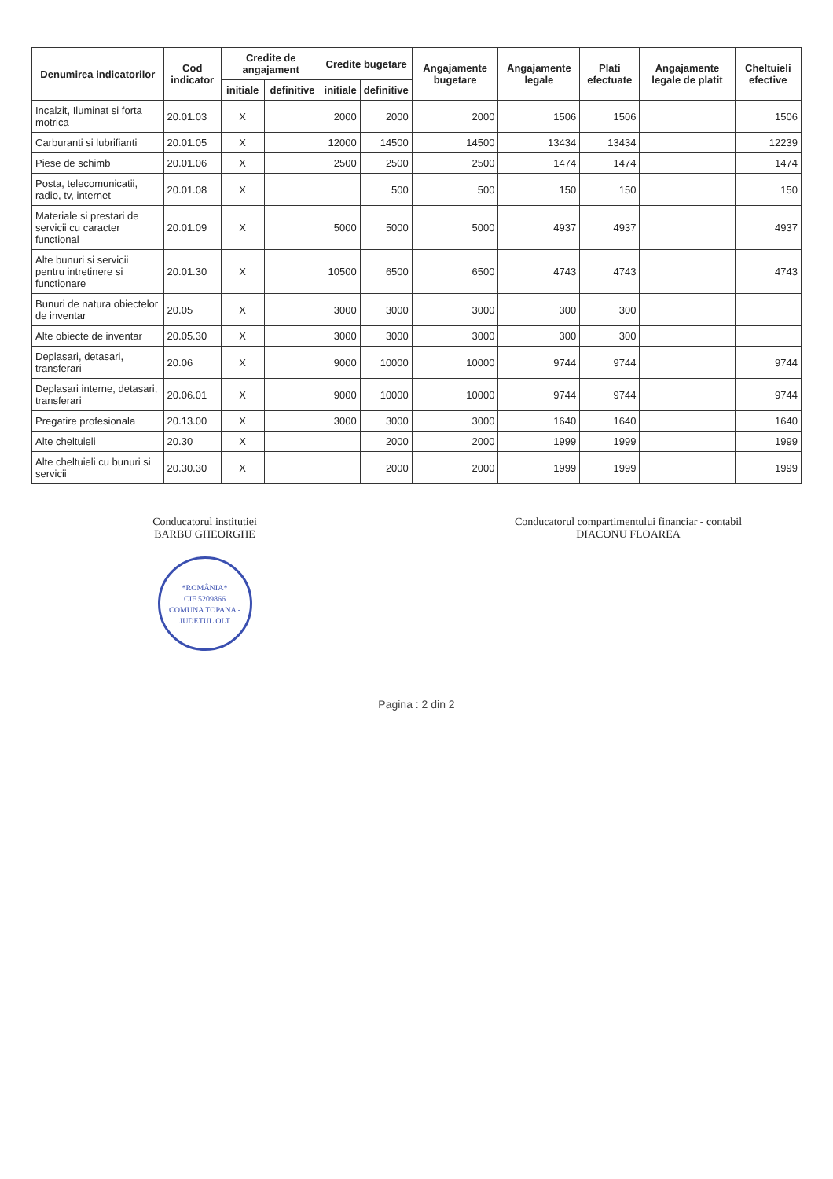| Denumirea indicatorilor | Cod indicator | Credite de angajament | | Credite bugetare | | Angajamente bugetare | Angajamente legale | Plati efectuate | Angajamente legale de platit | Cheltuieli efective |
| --- | --- | --- | --- | --- | --- | --- | --- | --- | --- | --- |
| | | initiale | definitive | initiale | definitive | | | | | |
| Incalzit, Iluminat si forta motrica | 20.01.03 | X | | 2000 | 2000 | 2000 | 1506 | 1506 | | 1506 |
| Carburanti si lubrifianti | 20.01.05 | X | | 12000 | 14500 | 14500 | 13434 | 13434 | | 12239 |
| Piese de schimb | 20.01.06 | X | | 2500 | 2500 | 2500 | 1474 | 1474 | | 1474 |
| Posta, telecomunicatii, radio, tv, internet | 20.01.08 | X | | | 500 | 500 | 150 | 150 | | 150 |
| Materiale si prestari de servicii cu caracter functional | 20.01.09 | X | | 5000 | 5000 | 5000 | 4937 | 4937 | | 4937 |
| Alte bunuri si servicii pentru intretinere si functionare | 20.01.30 | X | | 10500 | 6500 | 6500 | 4743 | 4743 | | 4743 |
| Bunuri de natura obiectelor de inventar | 20.05 | X | | 3000 | 3000 | 3000 | 300 | 300 | | |
| Alte obiecte de inventar | 20.05.30 | X | | 3000 | 3000 | 3000 | 300 | 300 | | |
| Deplasari, detasari, transferari | 20.06 | X | | 9000 | 10000 | 10000 | 9744 | 9744 | | 9744 |
| Deplasari interne, detasari, transferari | 20.06.01 | X | | 9000 | 10000 | 10000 | 9744 | 9744 | | 9744 |
| Pregatire profesionala | 20.13.00 | X | | 3000 | 3000 | 3000 | 1640 | 1640 | | 1640 |
| Alte cheltuieli | 20.30 | X | | | 2000 | 2000 | 1999 | 1999 | | 1999 |
| Alte cheltuieli cu bunuri si servicii | 20.30.30 | X | | | 2000 | 2000 | 1999 | 1999 | | 1999 |
Conducatorul institutiei
BARBU GHEORGHE
*ROMÂNIA*
CIF 5209866
COMUNA TOPANA - JUDETUL OLT
Conducatorul compartimentului financiar - contabil
DIACONU FLOAREA
Pagina : 2 din 2